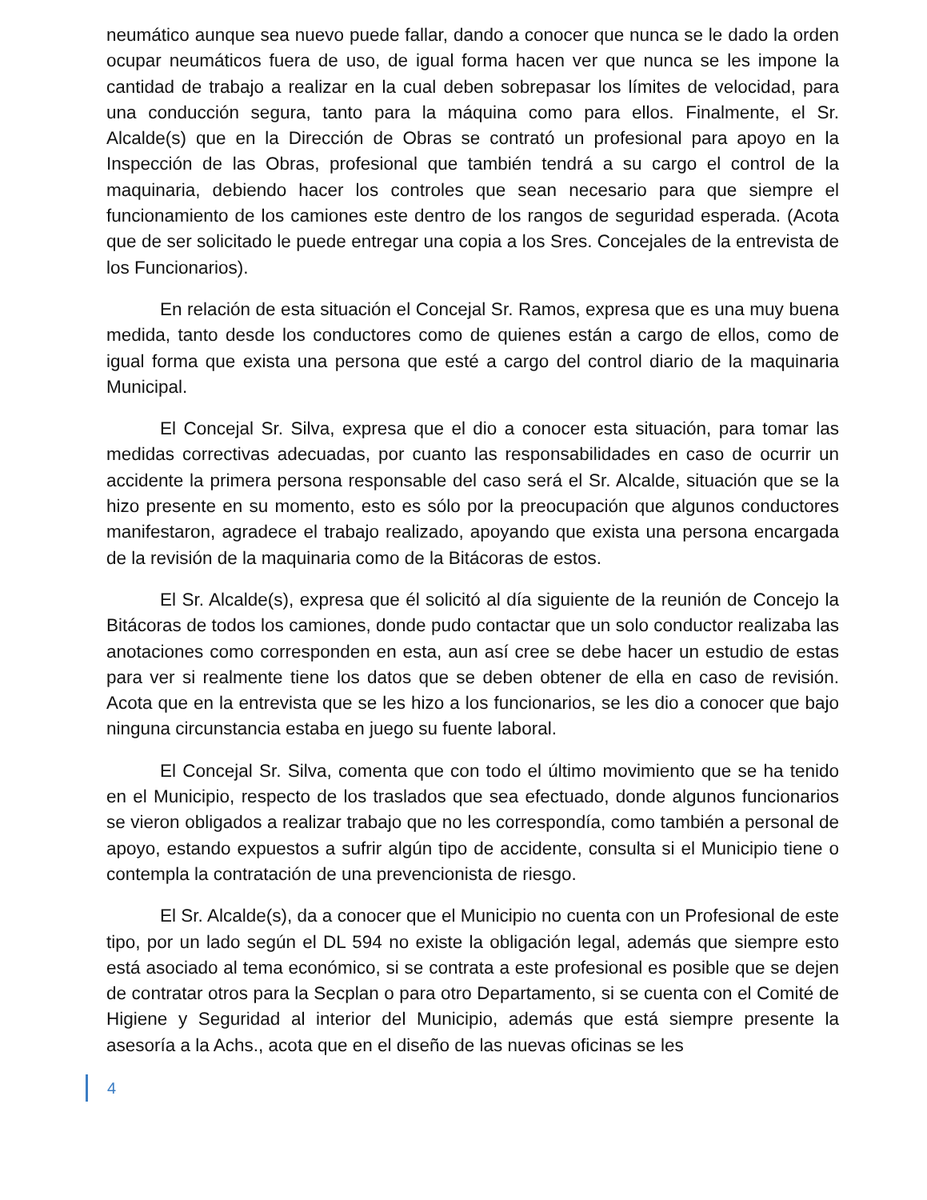neumático aunque sea nuevo puede fallar, dando a conocer que nunca se le dado la orden ocupar neumáticos fuera de uso, de igual forma hacen ver que nunca se les impone la cantidad de trabajo a realizar en la cual deben sobrepasar los límites de velocidad, para una conducción segura, tanto para la máquina como para ellos. Finalmente, el Sr. Alcalde(s) que en la Dirección de Obras se contrató un profesional para apoyo en la Inspección de las Obras, profesional que también tendrá a su cargo el control de la maquinaria, debiendo hacer los controles que sean necesario para que siempre el funcionamiento de los camiones este dentro de los rangos de seguridad esperada. (Acota que de ser solicitado le puede entregar una copia a los Sres. Concejales de la entrevista de los Funcionarios).
En relación de esta situación el Concejal Sr. Ramos, expresa que es una muy buena medida, tanto desde los conductores como de quienes están a cargo de ellos, como de igual forma que exista una persona que esté a cargo del control diario de la maquinaria Municipal.
El Concejal Sr. Silva, expresa que el dio a conocer esta situación, para tomar las medidas correctivas adecuadas, por cuanto las responsabilidades en caso de ocurrir un accidente la primera persona responsable del caso será el Sr. Alcalde, situación que se la hizo presente en su momento, esto es sólo por la preocupación que algunos conductores manifestaron, agradece el trabajo realizado, apoyando que exista una persona encargada de la revisión de la maquinaria como de la Bitácoras de estos.
El Sr. Alcalde(s), expresa que él solicitó al día siguiente de la reunión de Concejo la Bitácoras de todos los camiones, donde pudo contactar que un solo conductor realizaba las anotaciones como corresponden en esta, aun así cree se debe hacer un estudio de estas para ver si realmente tiene los datos que se deben obtener de ella en caso de revisión. Acota que en la entrevista que se les hizo a los funcionarios, se les dio a conocer que bajo ninguna circunstancia estaba en juego su fuente laboral.
El Concejal Sr. Silva, comenta que con todo el último movimiento que se ha tenido en el Municipio, respecto de los traslados que sea efectuado, donde algunos funcionarios se vieron obligados a realizar trabajo que no les correspondía, como también a personal de apoyo, estando expuestos a sufrir algún tipo de accidente, consulta si el Municipio tiene o contempla la contratación de una prevencionista de riesgo.
El Sr. Alcalde(s), da a conocer que el Municipio no cuenta con un Profesional de este tipo, por un lado según el DL 594 no existe la obligación legal, además que siempre esto está asociado al tema económico, si se contrata a este profesional es posible que se dejen de contratar otros para la Secplan o para otro Departamento, si se cuenta con el Comité de Higiene y Seguridad al interior del Municipio, además que está siempre presente la asesoría a la Achs., acota que en el diseño de las nuevas oficinas se les
4